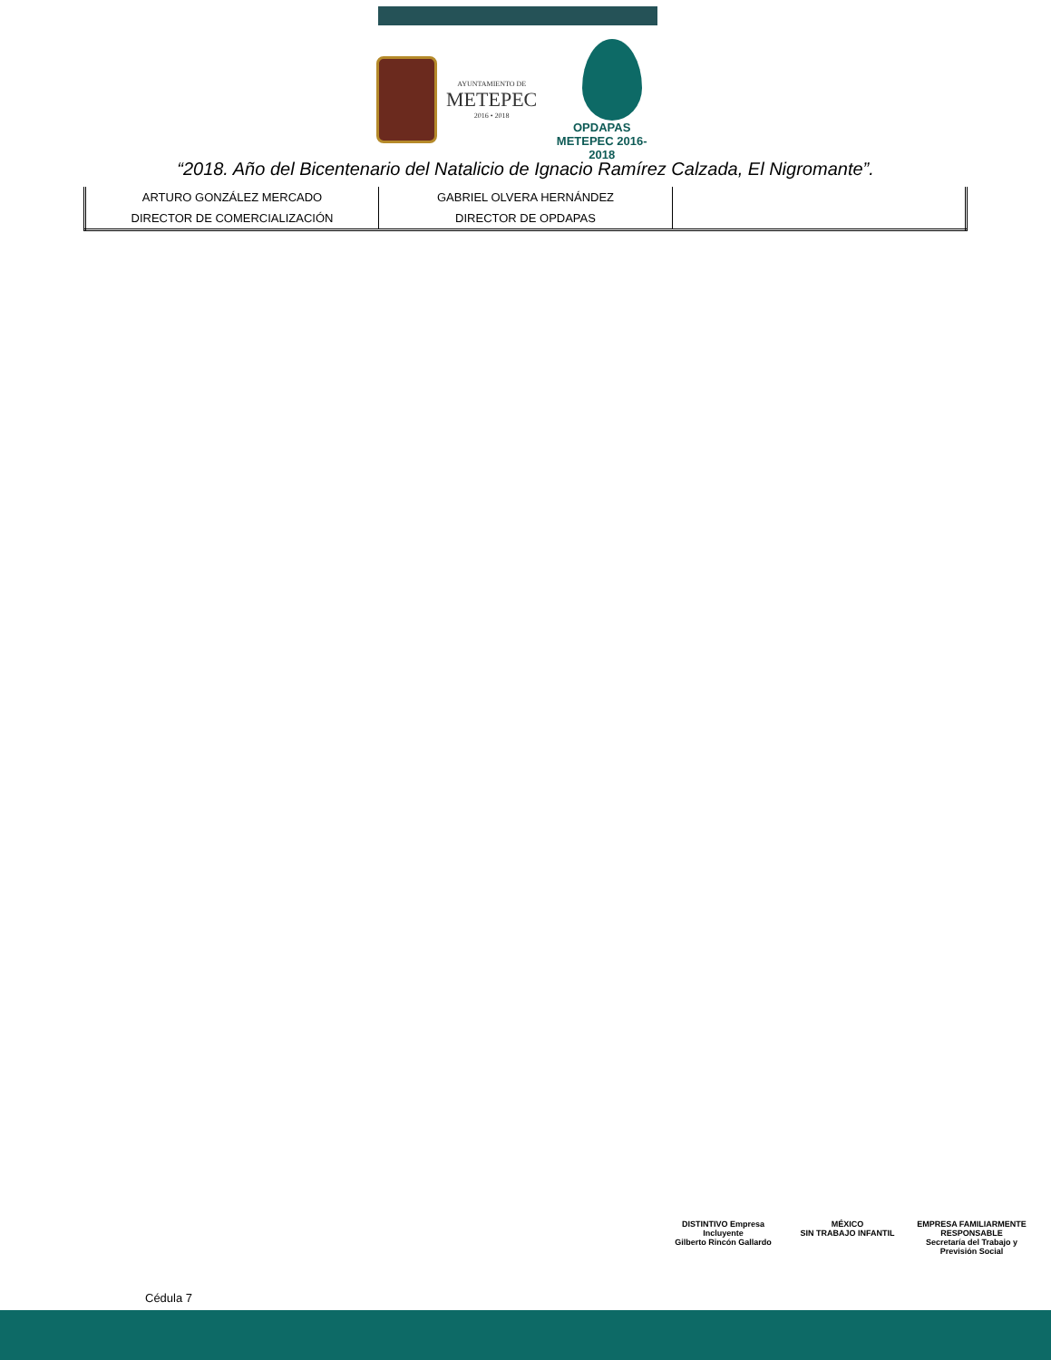AYUNTAMIENTO DE
METEPEC
2016 • 2018
OPDAPAS
METEPEC 2016-2018
“2018. Año del Bicentenario del Natalicio de Ignacio Ramírez Calzada, El Nigromante”.
| ARTURO GONZÁLEZ MERCADO | GABRIEL OLVERA HERNÁNDEZ | |
| DIRECTOR DE COMERCIALIZACIÓN | DIRECTOR DE OPDAPAS | |
Cédula 7
DISTINTIVO Empresa Incluyente
Gilberto Rincón Gallardo
MÉXICO
SIN TRABAJO INFANTIL
EMPRESA FAMILIARMENTE RESPONSABLE
Secretaría del Trabajo y Previsión Social